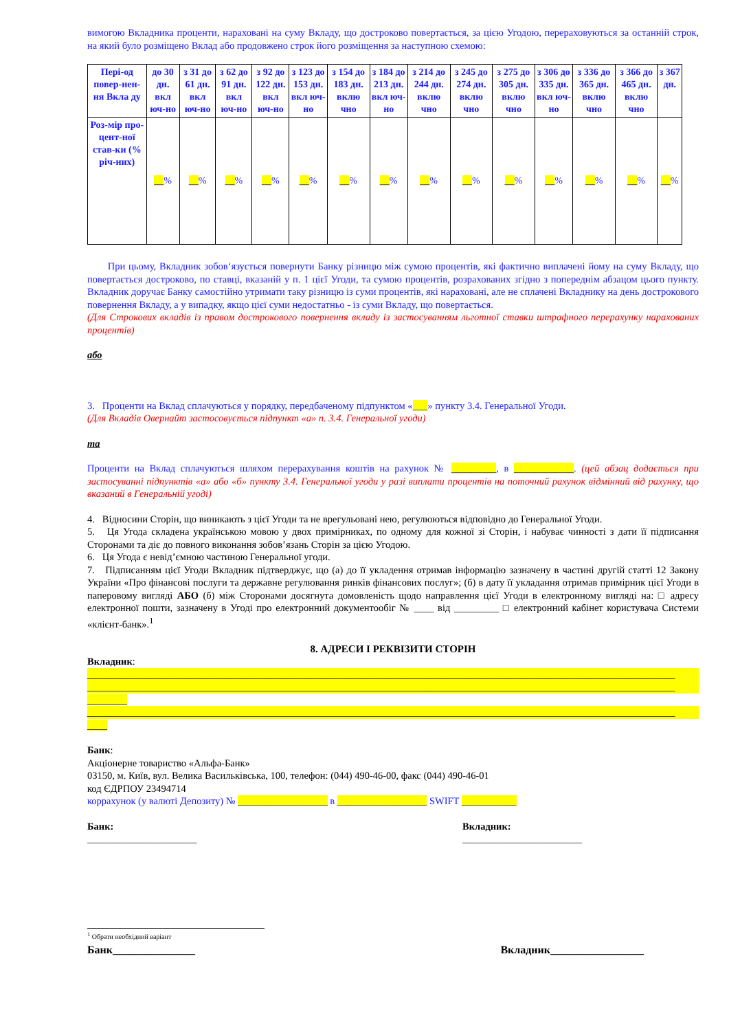вимогою Вкладника проценти, нараховані на суму Вкладу, що достроково повертається, за цією Угодою, перераховуються за останній строк, на який було розміщено Вклад або продовжено строк його розміщення за наступною схемою:
| Пері-од повер-нен-ня Вкла ду | до 30 дн. вкл юч-но | з 31 до 61 дн. вкл юч-но | з 62 до 91 дн. вкл юч-но | з 92 до 122 дн. вкл юч-но | з 123 до 153 дн. вкл юч-но | з 154 до 183 дн. вклю чно | з 184 до 213 дн. вкл юч-но | з 214 до 244 дн. вклю чно | з 245 до 274 дн. вклю чно | з 275 до 305 дн. вклю чно | з 306 до 335 дн. вкл юч-но | з 336 до 365 дн. вклю чно | з 366 до 465 дн. вклю чно | з 367 дн. |
| Роз-мір про-цент-ної став-ки (% річ-них) | __ % | __ % | __ % | __ % | __ % | __ % | __ % | __ % | __ % | __ % | __ % | __ % | __ % | __ % |
При цьому, Вкладник зобов‘язується повернути Банку різницю між сумою процентів, які фактично виплачені йому на суму Вкладу, що повертається достроково, по ставці, вказаній у п. 1 цієї Угоди, та сумою процентів, розрахованих згідно з попереднім абзацом цього пункту. Вкладник доручає Банку самостійно утримати таку різницю із суми процентів, які нараховані, але не сплачені Вкладнику на день дострокового повернення Вкладу, а у випадку, якщо цієї суми недостатньо - із суми Вкладу, що повертається.
(Для Строкових вкладів із правом дострокового повернення вкладу із застосуванням льготної ставки штрафного перерахунку нарахованих процентів)
або
3. Проценти на Вклад сплачуються у порядку, передбаченому підпунктом «___» пункту 3.4. Генеральної Угоди.
(Для Вкладів Овернайт застосовується підпункт «а» п. 3.4. Генеральної угоди)
та
Проценти на Вклад сплачуються шляхом перерахування коштів на рахунок № _________, в ____________. (цей абзац додається при застосуванні підпунктів «а» або «б» пункту 3.4. Генеральної угоди у разі виплати процентів на поточний рахунок відмінний від рахунку, що вказаний в Генеральній угоді)
4. Відносини Сторін, що виникають з цієї Угоди та не врегульовані нею, регулюються відповідно до Генеральної Угоди.
5. Ця Угода складена українською мовою у двох примірниках, по одному для кожної зі Сторін, і набуває чинності з дати її підписання Сторонами та діє до повного виконання зобов’язань Сторін за цією Угодою.
6. Ця Угода є невід’ємною частиною Генеральної угоди.
7. Підписанням цієї Угоди Вкладник підтверджує, що (а) до її укладення отримав інформацію зазначену в частині другій статті 12 Закону України «Про фінансові послуги та державне регулювання ринків фінансових послуг»; (б) в дату її укладання отримав примірник цієї Угоди в паперовому вигляді АБО (б) між Сторонами досягнута домовленість щодо направлення цієї Угоди в електронному вигляді на: □ адресу електронної пошти, зазначену в Угоді про електронний документообіг № ____ від _________ □ електронний кабінет користувача Системи «клієнт-банк».<sup>1</sup>
8. АДРЕСИ І РЕКВІЗИТИ СТОРІН
Вкладник:
______________________________________________________________________________________________________________________
______________________________________________________________________________________________________________________
________
______________________________________________________________________________________________________________________
____
Банк:
Акціонерне товариство «Альфа-Банк»
03150, м. Київ, вул. Велика Васильківська, 100, телефон: (044) 490-46-00, факс (044) 490-46-01
код ЄДРПОУ 23494714
коррахунок (у валюті Депозиту) № __________________ в __________________ SWIFT ___________
Банк:
______________________
Вкладник:
________________________
<sup>1</sup> Обрати необхідний варіант
Банк_______________ Вкладник_________________